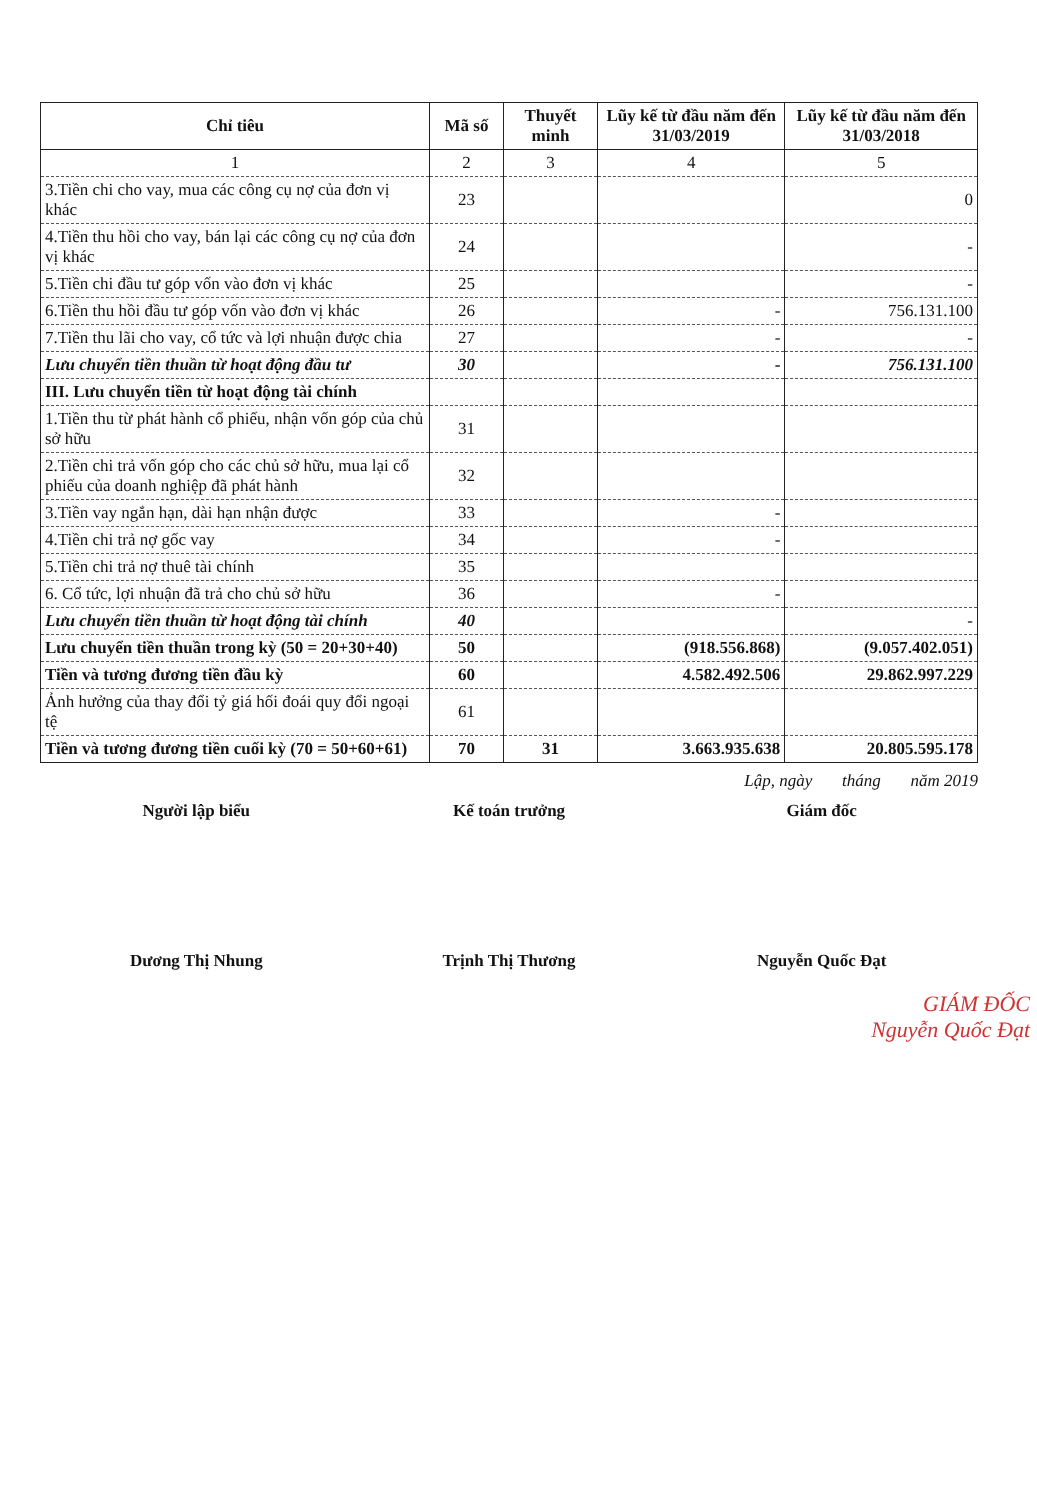| Chỉ tiêu | Mã số | Thuyết minh | Lũy kế từ đầu năm đến 31/03/2019 | Lũy kế từ đầu năm đến 31/03/2018 |
| --- | --- | --- | --- | --- |
| 1 | 2 | 3 | 4 | 5 |
| 3.Tiền chi cho vay, mua các công cụ nợ của đơn vị khác | 23 | | | 0 |
| 4.Tiền thu hồi cho vay, bán lại các công cụ nợ của đơn vị khác | 24 | | | - |
| 5.Tiền chi đầu tư góp vốn vào đơn vị khác | 25 | | | - |
| 6.Tiền thu hồi đầu tư góp vốn vào đơn vị khác | 26 | | - | 756.131.100 |
| 7.Tiền thu lãi cho vay, cổ tức và lợi nhuận được chia | 27 | | - | - |
| Lưu chuyển tiền thuần từ hoạt động đầu tư | 30 | | - | 756.131.100 |
| III. Lưu chuyển tiền từ hoạt động tài chính | | | | |
| 1.Tiền thu từ phát hành cổ phiếu, nhận vốn góp của chủ sở hữu | 31 | | | |
| 2.Tiền chi trả vốn góp cho các chủ sở hữu, mua lại cổ phiếu của doanh nghiệp đã phát hành | 32 | | | |
| 3.Tiền vay ngắn hạn, dài hạn nhận được | 33 | | - | |
| 4.Tiền chi trả nợ gốc vay | 34 | | - | |
| 5.Tiền chi trả nợ thuê tài chính | 35 | | | |
| 6. Cổ tức, lợi nhuận đã trả cho chủ sở hữu | 36 | | - | |
| Lưu chuyển tiền thuần từ hoạt động tài chính | 40 | | | - |
| Lưu chuyển tiền thuần trong kỳ (50 = 20+30+40) | 50 | | (918.556.868) | (9.057.402.051) |
| Tiền và tương đương tiền đầu kỳ | 60 | | 4.582.492.506 | 29.862.997.229 |
| Ảnh hưởng của thay đổi tỷ giá hối đoái quy đổi ngoại tệ | 61 | | | |
| Tiền và tương đương tiền cuối kỳ (70 = 50+60+61) | 70 | 31 | 3.663.935.638 | 20.805.595.178 |
Lập, ngày tháng năm 2019
Người lập biểu Kế toán trưởng Giám đốc
Dương Thị Nhung Trịnh Thị Thương Nguyễn Quốc Đạt
GIÁM ĐỐC
Nguyễn Quốc Đạt